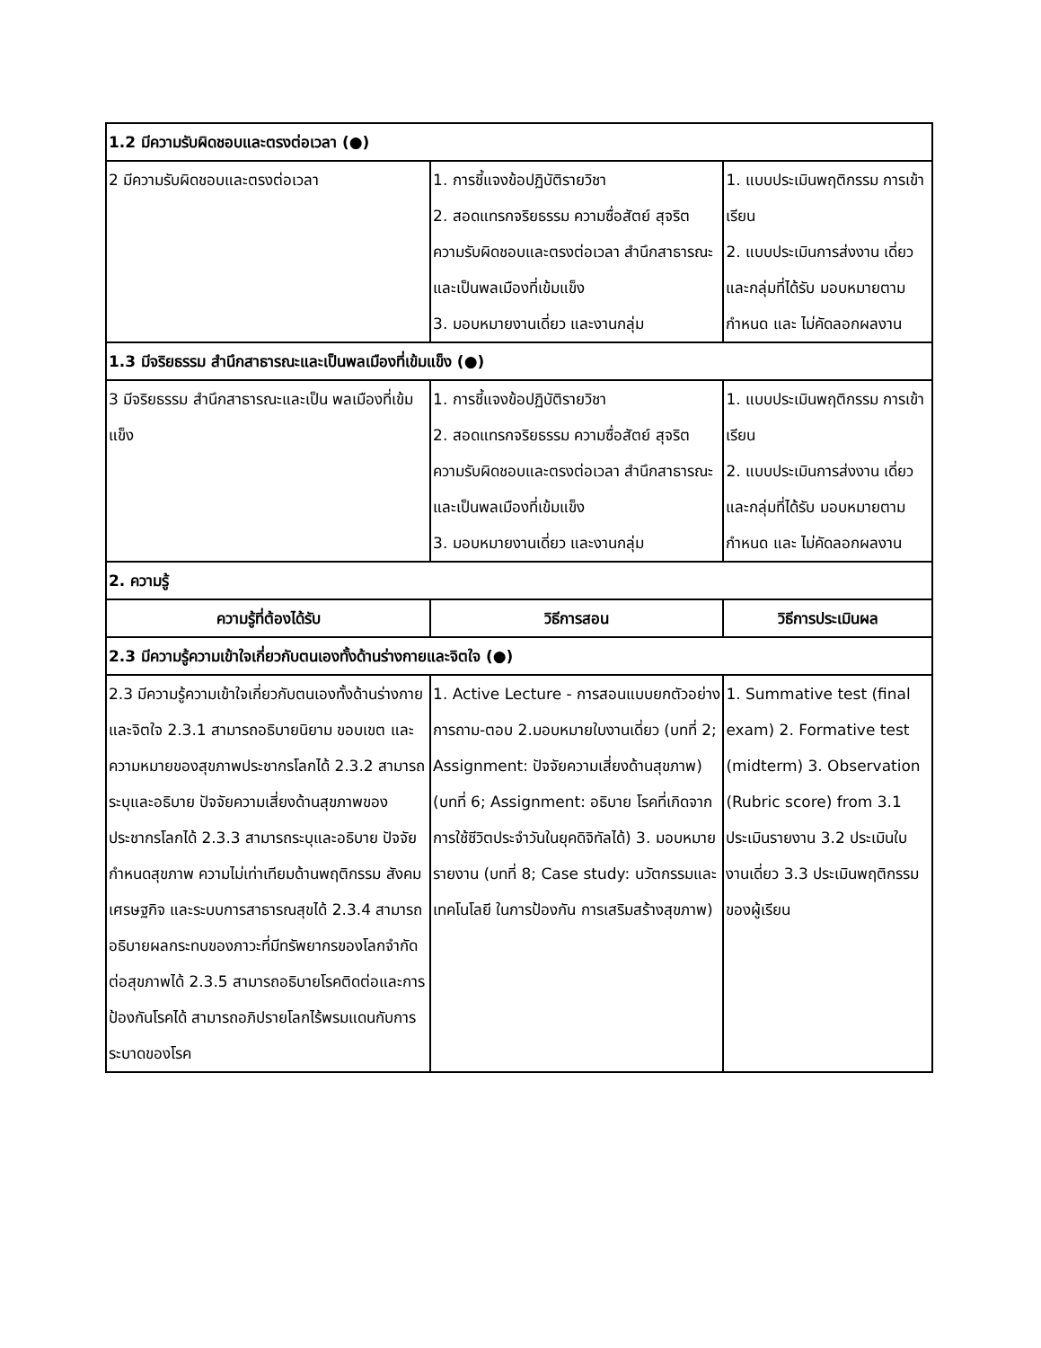| 1.2 มีความรับผิดชอบและตรงต่อเวลา (●) | | |
| 2 มีความรับผิดชอบและตรงต่อเวลา | 1. การชี้แจงข้อปฏิบัติรายวิชา 2. สอดแทรกจริยธรรม ความซื่อสัตย์ สุจริต ความรับผิดชอบและตรงต่อเวลา สำนึกสาธารณะและเป็นพลเมืองที่เข้มแข็ง 3. มอบหมายงานเดี่ยว และงานกลุ่ม | 1. แบบประเมินพฤติกรรม การเข้าเรียน 2. แบบประเมินการส่งงาน เดี่ยวและกลุ่มที่ได้รับ มอบหมายตามกำหนด และ ไม่คัดลอกผลงาน |
| 1.3 มีจริยธรรม สำนึกสาธารณะและเป็นพลเมืองที่เข้มแข็ง (●) | | |
| 3 มีจริยธรรม สำนึกสาธารณะและเป็น พลเมืองที่เข้มแข็ง | 1. การชี้แจงข้อปฏิบัติรายวิชา 2. สอดแทรกจริยธรรม ความซื่อสัตย์ สุจริต ความรับผิดชอบและตรงต่อเวลา สำนึกสาธารณะและเป็นพลเมืองที่เข้มแข็ง 3. มอบหมายงานเดี่ยว และงานกลุ่ม | 1. แบบประเมินพฤติกรรม การเข้าเรียน 2. แบบประเมินการส่งงาน เดี่ยวและกลุ่มที่ได้รับ มอบหมายตามกำหนด และ ไม่คัดลอกผลงาน |
| 2. ความรู้ | | |
| ความรู้ที่ต้องได้รับ | วิธีการสอน | วิธีการประเมินผล |
| 2.3 มีความรู้ความเข้าใจเกี่ยวกับตนเองทั้งด้านร่างกายและจิตใจ (●) | | |
| 2.3 มีความรู้ความเข้าใจเกี่ยวกับตนเองทั้งด้านร่างกายและจิตใจ 2.3.1 สามารถอธิบายนิยาม ขอบเขต และความหมายของสุขภาพประชากรโลกได้ 2.3.2 สามารถระบุและอธิบาย ปัจจัยความเสี่ยงด้านสุขภาพของประชากรโลกได้ 2.3.3 สามารถระบุและอธิบาย ปัจจัยกำหนดสุขภาพ ความไม่เท่าเทียมด้านพฤติกรรม สังคม เศรษฐกิจ และระบบการสาธารณสุขได้ 2.3.4 สามารถอธิบายผลกระทบของภาวะที่มีทรัพยากรของโลกจำกัดต่อสุขภาพได้ 2.3.5 สามารถอธิบายโรคติดต่อและการป้องกันโรคได้ สามารถอภิปรายโลกไร้พรมแดนกับการระบาดของโรค | 1. Active Lecture - การสอนแบบยกตัวอย่าง การถาม-ตอบ 2.มอบหมายใบงานเดี่ยว (บทที่ 2; Assignment: ปัจจัยความเสี่ยงด้านสุขภาพ) (บทที่ 6; Assignment: อธิบาย โรคที่เกิดจากการใช้ชีวิตประจำวันในยุคดิจิทัลได้) 3. มอบหมายรายงาน (บทที่ 8; Case study: นวัตกรรมและเทคโนโลยี ในการป้องกัน การเสริมสร้างสุขภาพ) | 1. Summative test (final exam) 2. Formative test (midterm) 3. Observation (Rubric score) from 3.1 ประเมินรายงาน 3.2 ประเมินใบงานเดี่ยว 3.3 ประเมินพฤติกรรมของผู้เรียน |